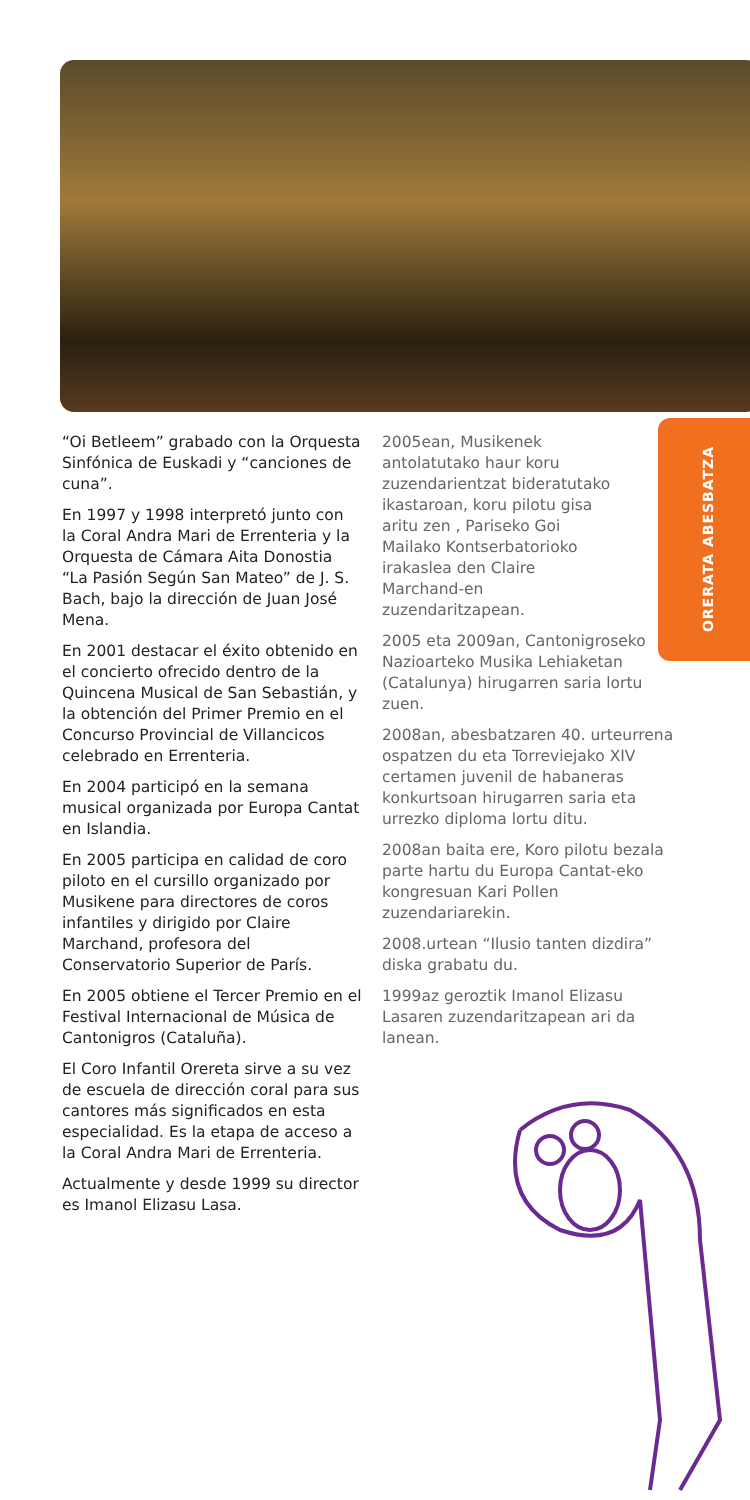ORERATA ABESBATZA
“Oi Betleem” grabado con la Orquesta Sinfónica de Euskadi y “canciones de cuna”.
En 1997 y 1998 interpretó junto con la Coral Andra Mari de Errenteria y la Orquesta de Cámara Aita Donostia “La Pasión Según San Mateo” de J. S. Bach, bajo la dirección de Juan José Mena.
En 2001 destacar el éxito obtenido en el concierto ofrecido dentro de la Quincena Musical de San Sebastián, y la obtención del Primer Premio en el Concurso Provincial de Villancicos celebrado en Errenteria.
En 2004 participó en la semana musical organizada por Europa Cantat en Islandia.
En 2005 participa en calidad de coro piloto en el cursillo organizado por Musikene para directores de coros infantiles y dirigido por Claire Marchand, profesora del Conservatorio Superior de París.
En 2005 obtiene el Tercer Premio en el Festival Internacional de Música de Cantonigros (Cataluña).
El Coro Infantil Orereta sirve a su vez de escuela de dirección coral para sus cantores más significados en esta especialidad. Es la etapa de acceso a la Coral Andra Mari de Errenteria.
Actualmente y desde 1999 su director es Imanol Elizasu Lasa.
2005ean, Musikenek antolatutako haur koru zuzendarientzat bideratutako ikastaroan, koru pilotu gisa aritu zen , Pariseko Goi Mailako Kontserbatorioko irakaslea den Claire Marchand-en zuzendaritzapean.
2005 eta 2009an, Cantonigroseko Nazioarteko Musika Lehiaketan (Catalunya) hirugarren saria lortu zuen.
2008an, abesbatzaren 40. urteurrena ospatzen du eta Torreviejako XIV certamen juvenil de habaneras konkurtsoan hirugarren saria eta urrezko diploma lortu ditu.
2008an baita ere, Koro pilotu bezala parte hartu du Europa Cantat-eko kongresuan Kari Pollen zuzendariarekin.
2008.urtean “Ilusio tanten dizdira” diska grabatu du.
1999az geroztik Imanol Elizasu Lasaren zuzendaritzapean ari da lanean.